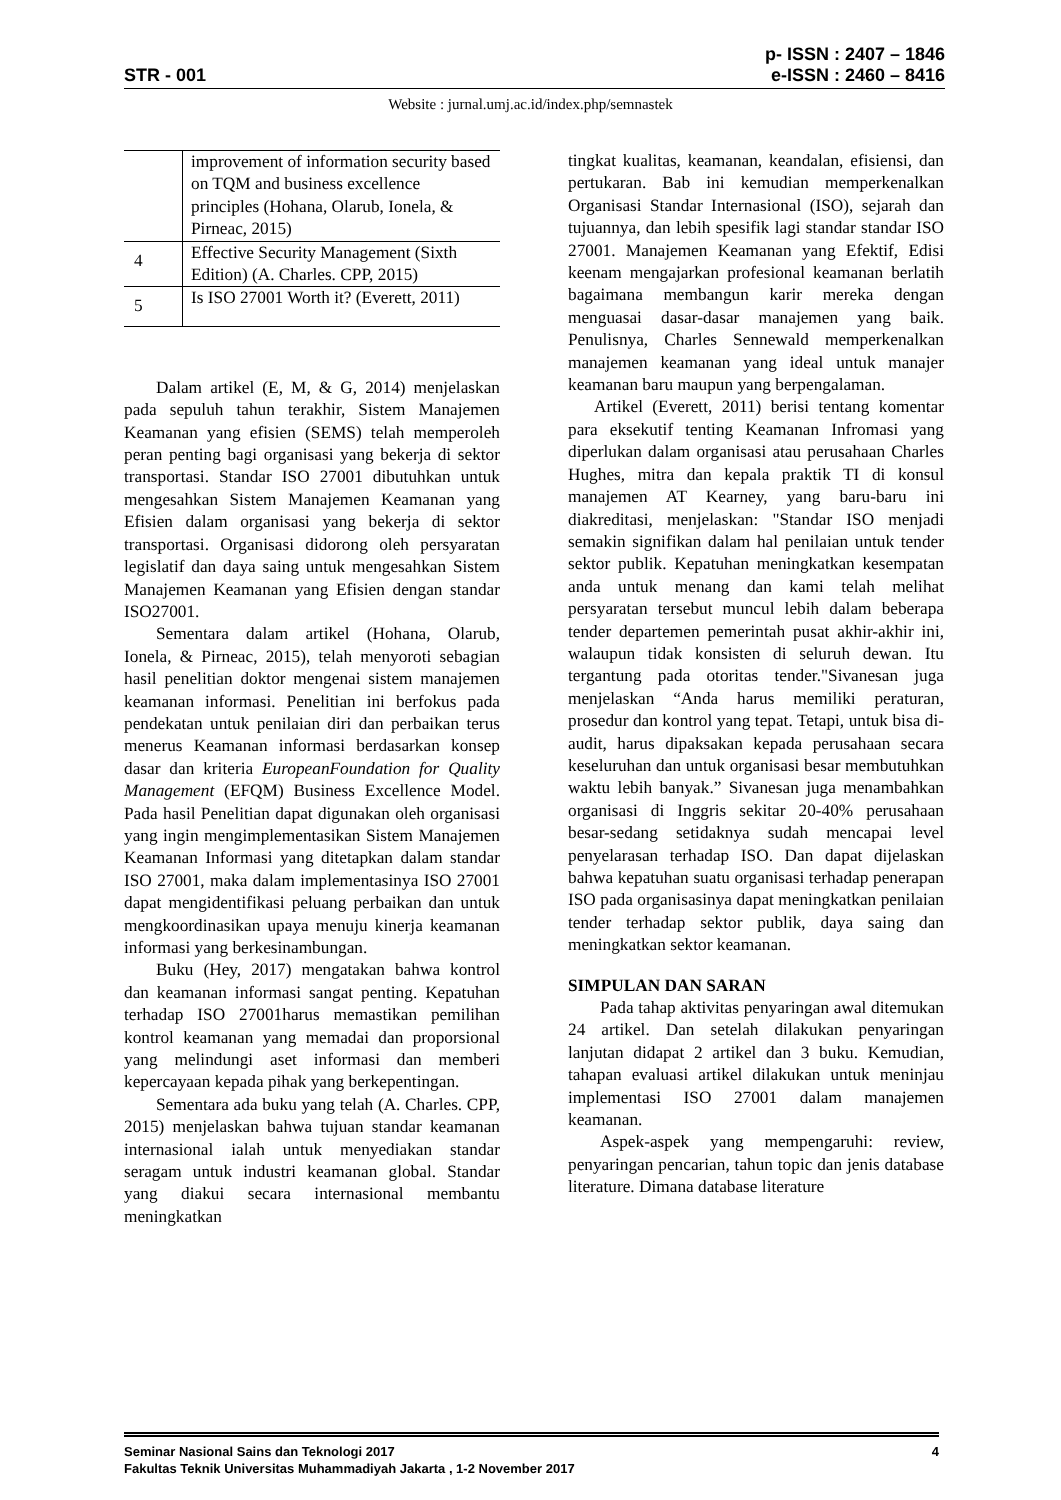STR - 001 p- ISSN : 2407 – 1846
e-ISSN : 2460 – 8416
Website : jurnal.umj.ac.id/index.php/semnastek
| | improvement of information security based on TQM and business excellence principles (Hohana, Olarub, Ionela, & Pirneac, 2015) |
| 4 | Effective Security Management (Sixth Edition) (A. Charles. CPP, 2015) |
| 5 | Is ISO 27001 Worth it? (Everett, 2011) |
Dalam artikel (E, M, & G, 2014) menjelaskan pada sepuluh tahun terakhir, Sistem Manajemen Keamanan yang efisien (SEMS) telah memperoleh peran penting bagi organisasi yang bekerja di sektor transportasi. Standar ISO 27001 dibutuhkan untuk mengesahkan Sistem Manajemen Keamanan yang Efisien dalam organisasi yang bekerja di sektor transportasi. Organisasi didorong oleh persyaratan legislatif dan daya saing untuk mengesahkan Sistem Manajemen Keamanan yang Efisien dengan standar ISO27001.
Sementara dalam artikel (Hohana, Olarub, Ionela, & Pirneac, 2015), telah menyoroti sebagian hasil penelitian doktor mengenai sistem manajemen keamanan informasi. Penelitian ini berfokus pada pendekatan untuk penilaian diri dan perbaikan terus menerus Keamanan informasi berdasarkan konsep dasar dan kriteria EuropeanFoundation for Quality Management (EFQM) Business Excellence Model. Pada hasil Penelitian dapat digunakan oleh organisasi yang ingin mengimplementasikan Sistem Manajemen Keamanan Informasi yang ditetapkan dalam standar ISO 27001, maka dalam implementasinya ISO 27001 dapat mengidentifikasi peluang perbaikan dan untuk mengkoordinasikan upaya menuju kinerja keamanan informasi yang berkesinambungan.
Buku (Hey, 2017) mengatakan bahwa kontrol dan keamanan informasi sangat penting. Kepatuhan terhadap ISO 27001harus memastikan pemilihan kontrol keamanan yang memadai dan proporsional yang melindungi aset informasi dan memberi kepercayaan kepada pihak yang berkepentingan.
Sementara ada buku yang telah (A. Charles. CPP, 2015) menjelaskan bahwa tujuan standar keamanan internasional ialah untuk menyediakan standar seragam untuk industri keamanan global. Standar yang diakui secara internasional membantu meningkatkan
tingkat kualitas, keamanan, keandalan, efisiensi, dan pertukaran. Bab ini kemudian memperkenalkan Organisasi Standar Internasional (ISO), sejarah dan tujuannya, dan lebih spesifik lagi standar standar ISO 27001. Manajemen Keamanan yang Efektif, Edisi keenam mengajarkan profesional keamanan berlatih bagaimana membangun karir mereka dengan menguasai dasar-dasar manajemen yang baik. Penulisnya, Charles Sennewald memperkenalkan manajemen keamanan yang ideal untuk manajer keamanan baru maupun yang berpengalaman.
Artikel (Everett, 2011) berisi tentang komentar para eksekutif tenting Keamanan Infromasi yang diperlukan dalam organisasi atau perusahaan Charles Hughes, mitra dan kepala praktik TI di konsul manajemen AT Kearney, yang baru-baru ini diakreditasi, menjelaskan: "Standar ISO menjadi semakin signifikan dalam hal penilaian untuk tender sektor publik. Kepatuhan meningkatkan kesempatan anda untuk menang dan kami telah melihat persyaratan tersebut muncul lebih dalam beberapa tender departemen pemerintah pusat akhir-akhir ini, walaupun tidak konsisten di seluruh dewan. Itu tergantung pada otoritas tender."Sivanesan juga menjelaskan “Anda harus memiliki peraturan, prosedur dan kontrol yang tepat. Tetapi, untuk bisa di-audit, harus dipaksakan kepada perusahaan secara keseluruhan dan untuk organisasi besar membutuhkan waktu lebih banyak.” Sivanesan juga menambahkan organisasi di Inggris sekitar 20-40% perusahaan besar-sedang setidaknya sudah mencapai level penyelarasan terhadap ISO. Dan dapat dijelaskan bahwa kepatuhan suatu organisasi terhadap penerapan ISO pada organisasinya dapat meningkatkan penilaian tender terhadap sektor publik, daya saing dan meningkatkan sektor keamanan.
SIMPULAN DAN SARAN
Pada tahap aktivitas penyaringan awal ditemukan 24 artikel. Dan setelah dilakukan penyaringan lanjutan didapat 2 artikel dan 3 buku. Kemudian, tahapan evaluasi artikel dilakukan untuk meninjau implementasi ISO 27001 dalam manajemen keamanan.
Aspek-aspek yang mempengaruhi: review, penyaringan pencarian, tahun topic dan jenis database literature. Dimana database literature
Seminar Nasional Sains dan Teknologi 2017 4
Fakultas Teknik Universitas Muhammadiyah Jakarta , 1-2 November 2017